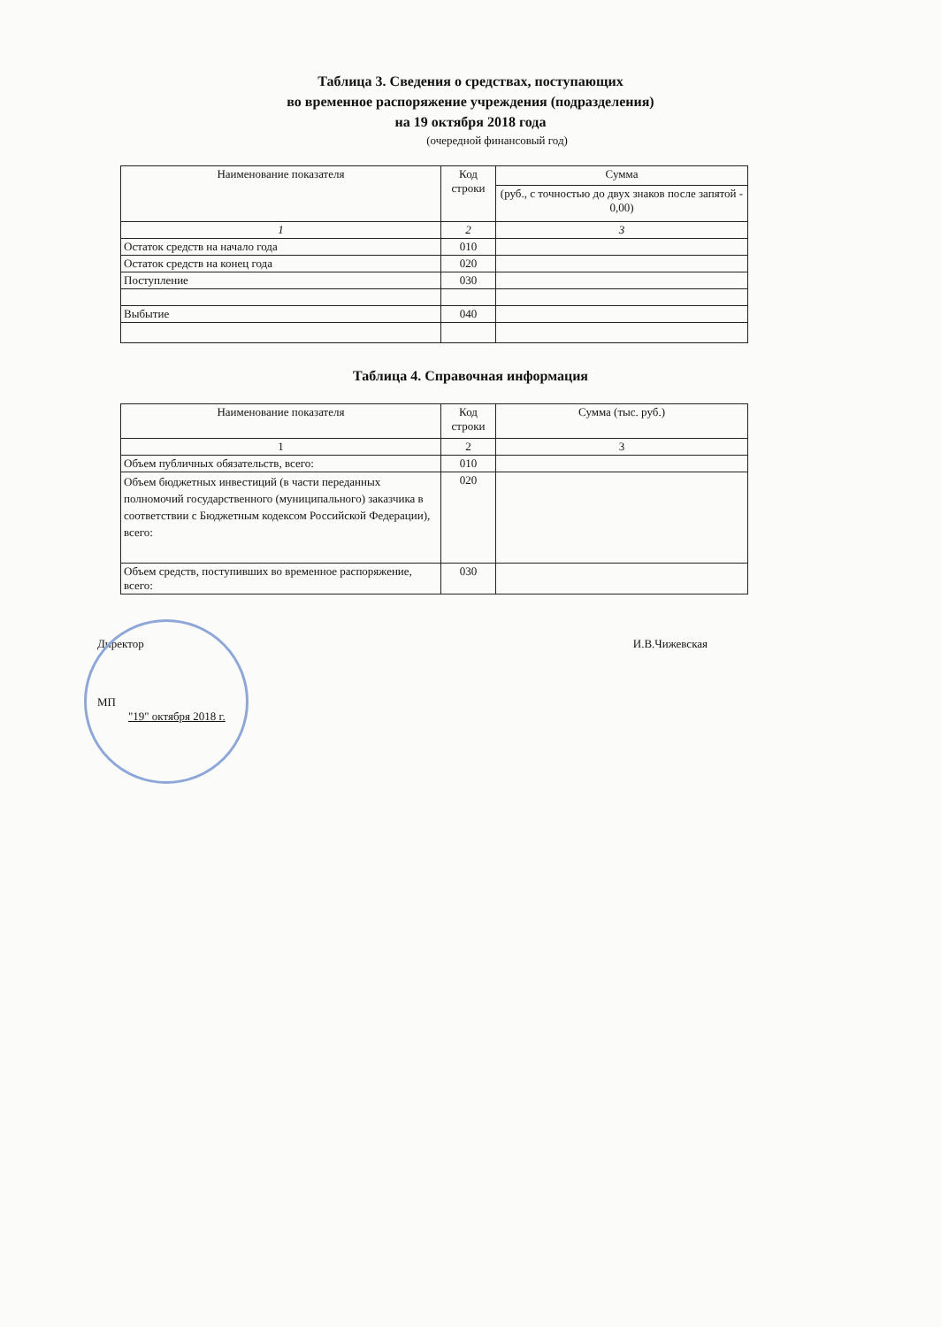Таблица 3. Сведения о средствах, поступающих
во временное распоряжение учреждения (подразделения)
на 19 октября 2018 года
(очередной финансовый год)
| Наименование показателя | Код строки | Сумма |
| --- | --- | --- |
| | | (руб., с точностью до двух знаков после запятой - 0,00) |
| 1 | 2 | 3 |
| Остаток средств на начало года | 010 | |
| Остаток средств на конец года | 020 | |
| Поступление | 030 | |
| Выбытие | 040 | |
Таблица 4. Справочная информация
| Наименование показателя | Код строки | Сумма (тыс. руб.) |
| --- | --- | --- |
| 1 | 2 | 3 |
| Объем публичных обязательств, всего: | 010 | |
| Объем бюджетных инвестиций (в части переданных полномочий государственного (муниципального) заказчика в соответствии с Бюджетным кодексом Российской Федерации), всего: | 020 | |
| Объем средств, поступивших во временное распоряжение, всего: | 030 | |
Директор И.В.Чижевская
МП
"19" октября 2018 г.